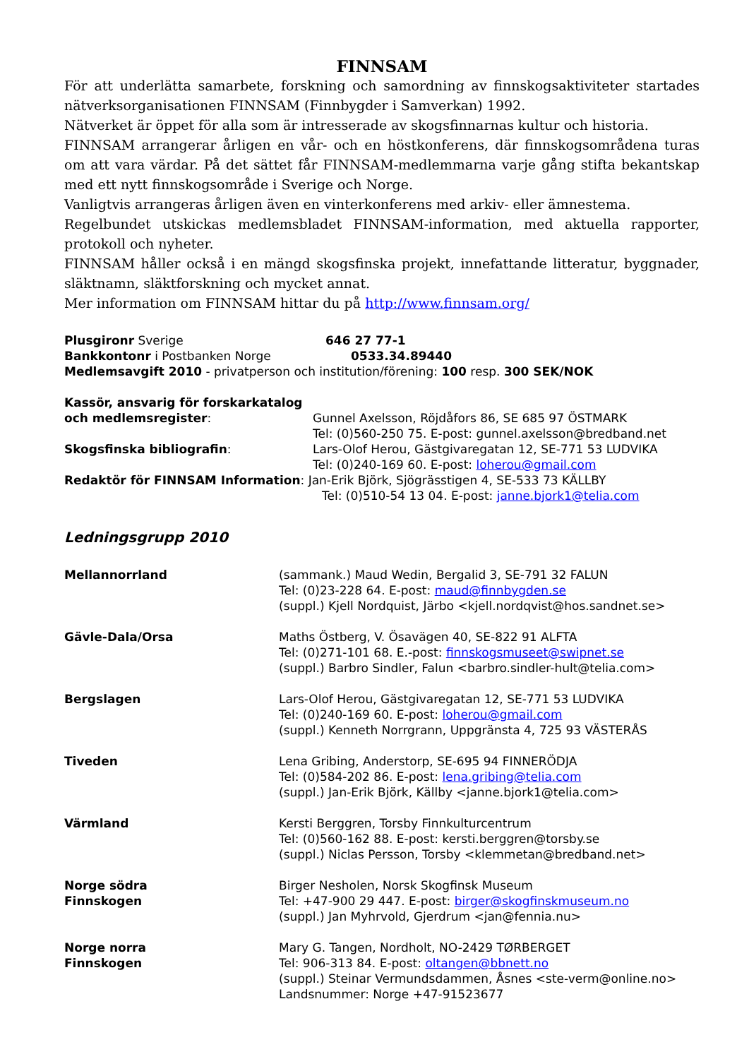FINNSAM
För att underlätta samarbete, forskning och samordning av finnskogsaktiviteter startades nätverksorganisationen FINNSAM (Finnbygder i Samverkan) 1992.
Nätverket är öppet för alla som är intresserade av skogsfinnarnas kultur och historia.
FINNSAM arrangerar årligen en vår- och en höstkonferens, där finnskogsområdena turas om att vara värdar. På det sättet får FINNSAM-medlemmarna varje gång stifta bekantskap med ett nytt finnskogsområde i Sverige och Norge.
Vanligtvis arrangeras årligen även en vinterkonferens med arkiv- eller ämnestema.
Regelbundet utskickas medlemsbladet FINNSAM-information, med aktuella rapporter, protokoll och nyheter.
FINNSAM håller också i en mängd skogsfinska projekt, innefattande litteratur, byggnader, släktnamn, släktforskning och mycket annat.
Mer information om FINNSAM hittar du på http://www.finnsam.org/
| Plusgironr Sverige | 646 27 77-1 |
| Bankkontonr i Postbanken Norge | 0533.34.89440 |
Medlemsavgift 2010 - privatperson och institution/förening: 100 resp. 300 SEK/NOK
| Kassör, ansvarig för forskarkatalog | |
| och medlemsregister : | Gunnel Axelsson, Röjdåfors 86, SE 685 97 ÖSTMARK Tel: (0)560-250 75. E-post: gunnel.axelsson@bredband.net |
| Skogsfinska bibliografin : | Lars-Olof Herou, Gästgivaregatan 12, SE-771 53 LUDVIKA Tel: (0)240-169 60. E-post: loherou@gmail.com |
Redaktör för FINNSAM Information: Jan-Erik Björk, Sjögrässtigen 4, SE-533 73 KÄLLBY
Tel: (0)510-54 13 04. E-post: janne.bjork1@telia.com
Ledningsgrupp 2010
| Mellannorrland | (sammank.) Maud Wedin, Bergalid 3, SE-791 32 FALUN Tel: (0)23-228 64. E-post: maud@finnbygden.se (suppl.) Kjell Nordquist, Järbo <kjell.nordqvist@hos.sandnet.se> |
| Gävle-Dala/Orsa | Maths Östberg, V. Ösavägen 40, SE-822 91 ALFTA Tel: (0)271-101 68. E.-post: finnskogsmuseet@swipnet.se (suppl.) Barbro Sindler, Falun <barbro.sindler-hult@telia.com> |
| Bergslagen | Lars-Olof Herou, Gästgivaregatan 12, SE-771 53 LUDVIKA Tel: (0)240-169 60. E-post: loherou@gmail.com (suppl.) Kenneth Norrgrann, Uppgränsta 4, 725 93 VÄSTERÅS |
| Tiveden | Lena Gribing, Anderstorp, SE-695 94 FINNERÖDJA Tel: (0)584-202 86. E-post: lena.gribing@telia.com (suppl.) Jan-Erik Björk, Källby <janne.bjork1@telia.com> |
| Värmland | Kersti Berggren, Torsby Finnkulturcentrum Tel: (0)560-162 88. E-post: kersti.berggren@torsby.se (suppl.) Niclas Persson, Torsby <klemmetan@bredband.net> |
| Norge södra Finnskogen | Birger Nesholen, Norsk Skogfinsk Museum Tel: +47-900 29 447. E-post: birger@skogfinskmuseum.no (suppl.) Jan Myhrvold, Gjerdrum <jan@fennia.nu> |
| Norge norra Finnskogen | Mary G. Tangen, Nordholt, NO-2429 TØRBERGET Tel: 906-313 84. E-post: oltangen@bbnett.no (suppl.) Steinar Vermundsdammen, Åsnes <ste-verm@online.no> Landsnummer: Norge +47-91523677 |